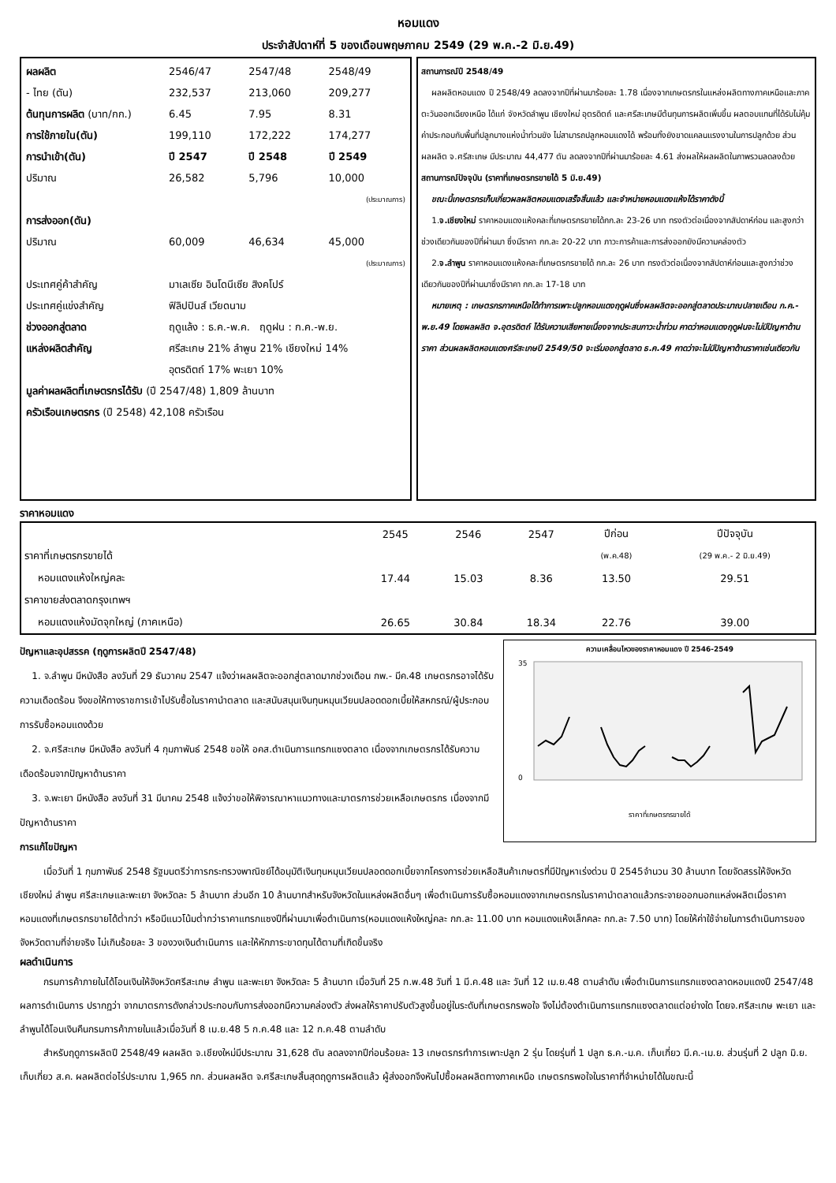หอมแดง
ประจำสัปดาห์ที่ 5 ของเดือนพฤษภาคม 2549 (29 พ.ค.-2 มิ.ย.49)
| ผลผลิต | 2546/47 | 2547/48 | 2548/49 |
| - ไทย (ตัน) | 232,537 | 213,060 | 209,277 |
| ต้นทุนการผลิต (บาท/กก.) | 6.45 | 7.95 | 8.31 |
| การใช้ภายใน(ตัน) | 199,110 | 172,222 | 174,277 |
| การนำเข้า(ตัน) | ปี 2547 | ปี 2548 | ปี 2549 |
| ปริมาณ | 26,582 | 5,796 | 10,000 |
| | | | (ประมาณการ) |
| การส่งออก(ตัน) | | | |
| ปริมาณ | 60,009 | 46,634 | 45,000 |
| | | | (ประมาณการ) |
| ประเทศคู่ค้าสำคัญ | มาเลเซีย อินโดนีเซีย สิงคโปร์ | | |
| ประเทศคู่แข่งสำคัญ | ฟิลิปปินส์ เวียดนาม | | |
| ช่วงออกสู่ตลาด | ฤดูแล้ง : ธ.ค.-พ.ค. ฤดูฝน : ก.ค.-พ.ย. | | |
| แหล่งผลิตสำคัญ | ศรีสะเกษ 21% ลำพูน 21% เชียงใหม่ 14% | | |
| | อุตรดิตถ์ 17% พะเยา 10% | | |
| มูลค่าผลผลิตที่เกษตรกรได้รับ (ปี 2547/48) 1,809 ล้านบาท | | | |
| ครัวเรือนเกษตรกร (ปี 2548) 42,108 ครัวเรือน | | | |
สถานการณ์ปี 2548/49
ผลผลิตหอมแดง ปี 2548/49 ลดลงจากปีที่ผ่านมาร้อยละ 1.78 เนื่องจากเกษตรกรในแหล่งผลิตทางภาคเหนือและภาคตะวันออกเฉียงเหนือ ได้แก่ จังหวัดลำพูน เชียงใหม่ อุตรดิตถ์ และศรีสะเกษมีต้นทุนการผลิตเพิ่มขึ้น ผลตอบแทนที่ได้รับไม่คุ้มค่าประกอบกับพื้นที่ปลูกบางแห่งน้ำท่วมขัง ไม่สามารถปลูกหอมแดงได้ พร้อมทั้งยังขาดแคลนแรงงานในการปลูกด้วย ส่วนผลผลิต จ.ศรีสะเกษ มีประมาณ 44,477 ตัน ลดลงจากปีที่ผ่านมาร้อยละ 4.61 ส่งผลให้ผลผลิตในภาพรวมลดลงด้วย
สถานการณ์ปัจจุบัน (ราคาที่เกษตรกรขายได้ 5 มิ.ย.49)
ขณะนี้เกษตรกรเก็บเกี่ยวผลผลิตหอมแดงเสร็จสิ้นแล้ว และจำหน่ายหอมแดงแห้งได้ราคาดังนี้
1.จ.เชียงใหม่ ราคาหอมแดงแห้งคละที่เกษตรกรขายได้กก.ละ 23-26 บาท ทรงตัวต่อเนื่องจากสัปดาห์ก่อน และสูงกว่าช่วงเดียวกันของปีที่ผ่านมา ซึ่งมีราคา กก.ละ 20-22 บาท ภาวะการค้าและการส่งออกยังมีความคล่องตัว
2.จ.ลำพูน ราคาหอมแดงแห้งคละที่เกษตรกรขายได้ กก.ละ 26 บาท ทรงตัวต่อเนื่องจากสัปดาห์ก่อนและสูงกว่าช่วงเดียวกันของปีที่ผ่านมาซึ่งมีราคา กก.ละ 17-18 บาท
หมายเหตุ : เกษตรกรภาคเหนือได้ทำการเพาะปลูกหอมแดงฤดูฝนซึ่งผลผลิตจะออกสู่ตลาดประมาณปลายเดือน ก.ค.-พ.ย.49 โดยผลผลิต จ.อุตรดิตถ์ ได้รับความเสียหายเนื่องจากประสบภาวะน้ำท่วม คาดว่าหอมแดงฤดูฝนจะไม่มีปัญหาด้านราคา ส่วนผลผลิตหอมแดงศรีสะเกษปี 2549/50 จะเริ่มออกสู่ตลาด ธ.ค.49 คาดว่าจะไม่มีปัญหาด้านราคาเช่นเดียวกัน
ราคาหอมแดง
| | 2545 | 2546 | 2547 | ปีก่อน | ปีปัจจุบัน |
| --- | --- | --- | --- | --- | --- |
| ราคาที่เกษตรกรขายได้ | | | | (พ.ค.48) | (29 พ.ค.- 2 มิ.ย.49) |
| หอมแดงแห้งใหญ่คละ | 17.44 | 15.03 | 8.36 | 13.50 | 29.51 |
| ราคาขายส่งตลาดกรุงเทพฯ | | | | | |
| หอมแดงแห้งมัดจุกใหญ่ (ภาคเหนือ) | 26.65 | 30.84 | 18.34 | 22.76 | 39.00 |
ปัญหาและอุปสรรค (ฤดูการผลิตปี 2547/48)
1. จ.ลำพูน มีหนังสือ ลงวันที่ 29 ธันวาคม 2547 แจ้งว่าผลผลิตจะออกสู่ตลาดมากช่วงเดือน กพ.- มีค.48 เกษตรกรอาจได้รับความเดือดร้อน จึงขอให้ทางราชการเข้าไปรับซื้อในราคานำตลาด และสนับสนุนเงินทุนหมุนเวียนปลอดดอกเบี้ยให้สหกรณ์/ผู้ประกอบการรับซื้อหอมแดงด้วย
2. จ.ศรีสะเกษ มีหนังสือ ลงวันที่ 4 กุมภาพันธ์ 2548 ขอให้ อคส.ดำเนินการแทรกแซงตลาด เนื่องจากเกษตรกรได้รับความเดือดร้อนจากปัญหาด้านราคา
3. จ.พะเยา มีหนังสือ ลงวันที่ 31 มีนาคม 2548 แจ้งว่าขอให้พิจารณาหาแนวทางและมาตรการช่วยเหลือเกษตรกร เนื่องจากมีปัญหาด้านราคา
การแก้ไขปัญหา
ความเคลื่อนไหวของราคาหอมแดง ปี 2546-2549
35
0
ราคาที่เกษตรกรขายได้
เมื่อวันที่ 1 กุมภาพันธ์ 2548 รัฐมนตรีว่าการกระทรวงพาณิชย์ได้อนุมัติเงินทุนหมุนเวียนปลอดดอกเบี้ยจากโครงการช่วยเหลือสินค้าเกษตรที่มีปัญหาเร่งด่วน ปี 2545จำนวน 30 ล้านบาท โดยจัดสรรให้จังหวัดเชียงใหม่ ลำพูน ศรีสะเกษและพะเยา จังหวัดละ 5 ล้านบาท ส่วนอีก 10 ล้านบาทสำหรับจังหวัดในแหล่งผลิตอื่นๆ เพื่อดำเนินการรับซื้อหอมแดงจากเกษตรกรในราคานำตลาดแล้วกระจายออกนอกแหล่งผลิตเมื่อราคาหอมแดงที่เกษตรกรขายได้ต่ำกว่า หรือมีแนวโน้มต่ำกว่าราคาแทรกแซงปีที่ผ่านมาเพื่อดำเนินการ(หอมแดงแห้งใหญ่คละ กก.ละ 11.00 บาท หอมแดงแห้งเล็กคละ กก.ละ 7.50 บาท) โดยให้ค่าใช้จ่ายในการดำเนินการของจังหวัดตามที่จ่ายจริง ไม่เกินร้อยละ 3 ของวงเงินดำเนินการ และให้หักภาระขาดทุนได้ตามที่เกิดขึ้นจริง
ผลดำเนินการ
กรมการค้าภายในได้โอนเงินให้จังหวัดศรีสะเกษ ลำพูน และพะเยา จังหวัดละ 5 ล้านบาท เมื่อวันที่ 25 ก.พ.48 วันที่ 1 มี.ค.48 และ วันที่ 12 เม.ย.48 ตามลำดับ เพื่อดำเนินการแทรกแซงตลาดหอมแดงปี 2547/48 ผลการดำเนินการ ปรากฏว่า จากมาตรการดังกล่าวประกอบกับการส่งออกมีความคล่องตัว ส่งผลให้ราคาปรับตัวสูงขึ้นอยู่ในระดับที่เกษตรกรพอใจ จึงไม่ต้องดำเนินการแทรกแซงตลาดแต่อย่างใด โดยจ.ศรีสะเกษ พะเยา และลำพูนได้โอนเงินคืนกรมการค้าภายในแล้วเมื่อวันที่ 8 เม.ย.48 5 ก.ค.48 และ 12 ก.ค.48 ตามลำดับ
สำหรับฤดูการผลิตปี 2548/49 ผลผลิต จ.เชียงใหม่มีประมาณ 31,628 ตัน ลดลงจากปีก่อนร้อยละ 13 เกษตรกรทำการเพาะปลูก 2 รุ่น โดยรุ่นที่ 1 ปลูก ธ.ค.-ม.ค. เก็บเกี่ยว มี.ค.-เม.ย. ส่วนรุ่นที่ 2 ปลูก มิ.ย. เก็บเกี่ยว ส.ค. ผลผลิตต่อไร่ประมาณ 1,965 กก. ส่วนผลผลิต จ.ศรีสะเกษสิ้นสุดฤดูการผลิตแล้ว ผู้ส่งออกจึงหันไปซื้อผลผลิตทางภาคเหนือ เกษตรกรพอใจในราคาที่จำหน่ายได้ในขณะนี้